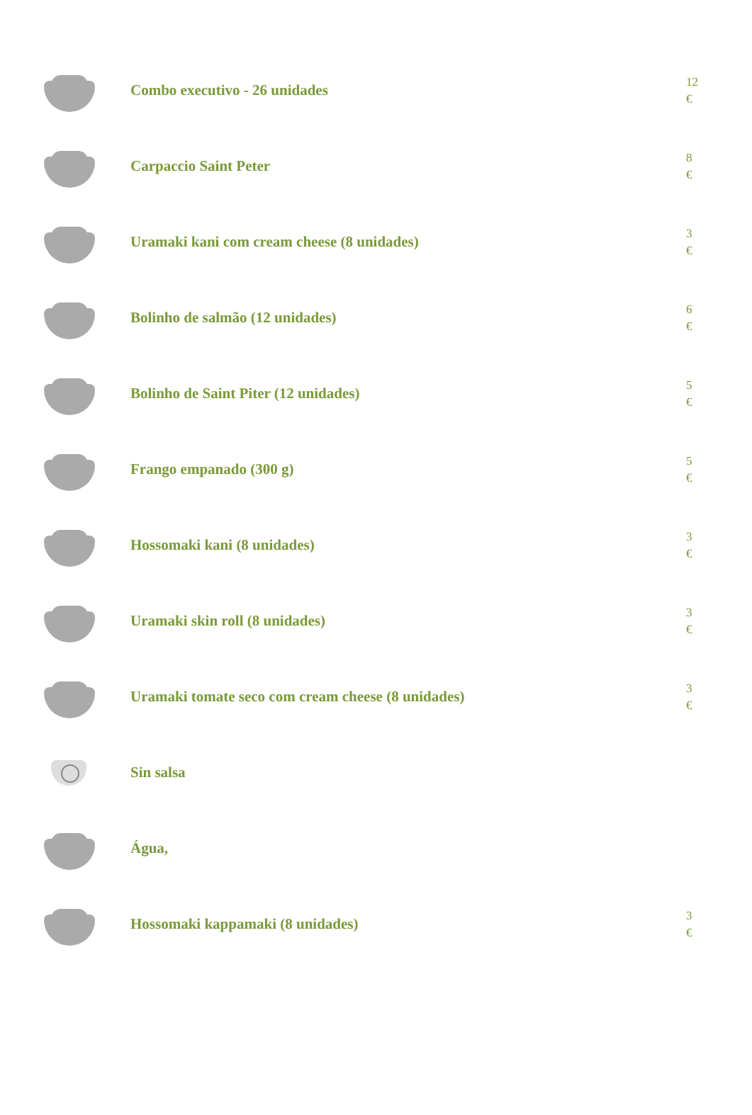| | Combo executivo - 26 unidades | 12 € |
| | Carpaccio Saint Peter | 8 € |
| | Uramaki kani com cream cheese (8 unidades) | 3 € |
| | Bolinho de salmão (12 unidades) | 6 € |
| | Bolinho de Saint Piter (12 unidades) | 5 € |
| | Frango empanado (300 g) | 5 € |
| | Hossomaki kani (8 unidades) | 3 € |
| | Uramaki skin roll (8 unidades) | 3 € |
| | Uramaki tomate seco com cream cheese (8 unidades) | 3 € |
| | Sin salsa | |
| | Água, | |
| | Hossomaki kappamaki (8 unidades) | 3 € |